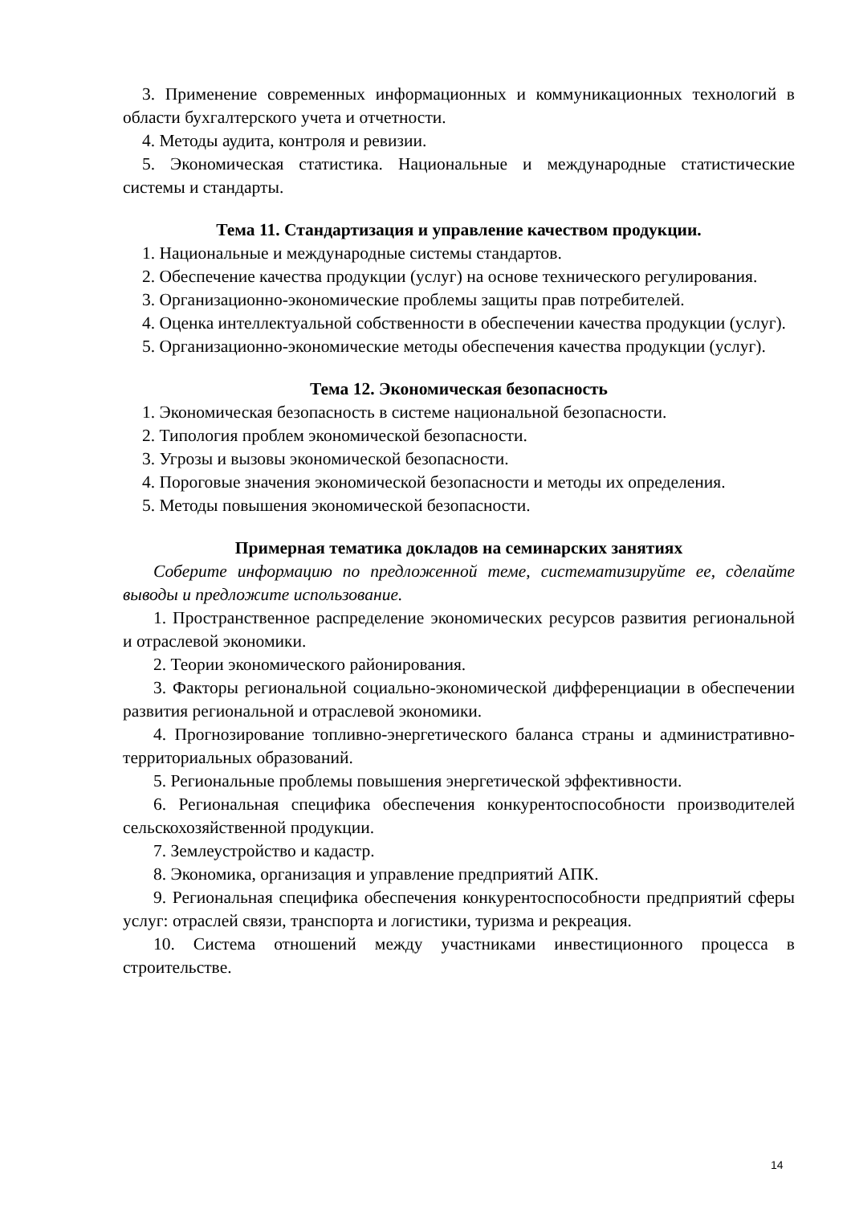3. Применение современных информационных и коммуникационных технологий в области бухгалтерского учета и отчетности.
4. Методы аудита, контроля и ревизии.
5. Экономическая статистика. Национальные и международные статистические системы и стандарты.
Тема 11. Стандартизация и управление качеством продукции.
1. Национальные и международные системы стандартов.
2. Обеспечение качества продукции (услуг) на основе технического регулирования.
3. Организационно-экономические проблемы защиты прав потребителей.
4. Оценка интеллектуальной собственности в обеспечении качества продукции (услуг).
5. Организационно-экономические методы обеспечения качества продукции (услуг).
Тема 12. Экономическая безопасность
1. Экономическая безопасность в системе национальной безопасности.
2. Типология проблем экономической безопасности.
3. Угрозы и вызовы экономической безопасности.
4. Пороговые значения экономической безопасности и методы их определения.
5. Методы повышения экономической безопасности.
Примерная тематика докладов на семинарских занятиях
Соберите информацию по предложенной теме, систематизируйте ее, сделайте выводы и предложите использование.
1. Пространственное распределение экономических ресурсов развития региональной и отраслевой экономики.
2. Теории экономического районирования.
3. Факторы региональной социально-экономической дифференциации в обеспечении развития региональной и отраслевой экономики.
4. Прогнозирование топливно-энергетического баланса страны и административно-территориальных образований.
5. Региональные проблемы повышения энергетической эффективности.
6. Региональная специфика обеспечения конкурентоспособности производителей сельскохозяйственной продукции.
7. Землеустройство и кадастр.
8. Экономика, организация и управление предприятий АПК.
9. Региональная специфика обеспечения конкурентоспособности предприятий сферы услуг: отраслей связи, транспорта и логистики, туризма и рекреация.
10. Система отношений между участниками инвестиционного процесса в строительстве.
14